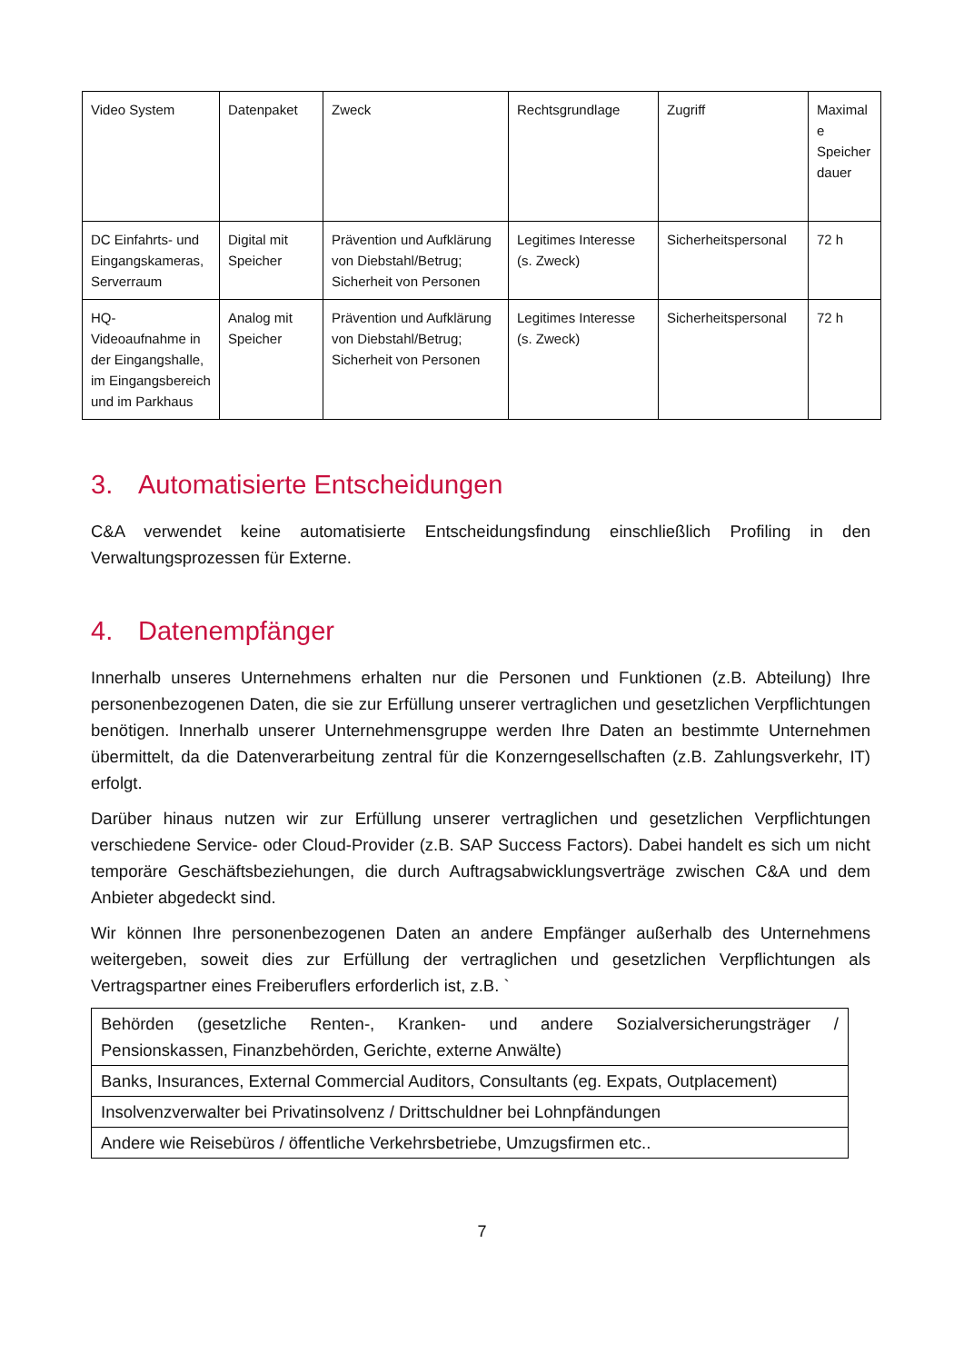| Video System | Datenpaket | Zweck | Rechtsgrundlage | Zugriff | Maximal e Speicher dauer |
| DC Einfahrts- und Eingangskameras, Serverraum | Digital mit Speicher | Prävention und Aufklärung von Diebstahl/Betrug; Sicherheit von Personen | Legitimes Interesse (s. Zweck) | Sicherheitspersonal | 72 h |
| HQ-Videoaufnahme in der Eingangshalle, im Eingangsbereich und im Parkhaus | Analog mit Speicher | Prävention und Aufklärung von Diebstahl/Betrug; Sicherheit von Personen | Legitimes Interesse (s. Zweck) | Sicherheitspersonal | 72 h |
3. Automatisierte Entscheidungen
C&A verwendet keine automatisierte Entscheidungsfindung einschließlich Profiling in den Verwaltungsprozessen für Externe.
4. Datenempfänger
Innerhalb unseres Unternehmens erhalten nur die Personen und Funktionen (z.B. Abteilung) Ihre personenbezogenen Daten, die sie zur Erfüllung unserer vertraglichen und gesetzlichen Verpflichtungen benötigen. Innerhalb unserer Unternehmensgruppe werden Ihre Daten an bestimmte Unternehmen übermittelt, da die Datenverarbeitung zentral für die Konzerngesellschaften (z.B. Zahlungsverkehr, IT) erfolgt.
Darüber hinaus nutzen wir zur Erfüllung unserer vertraglichen und gesetzlichen Verpflichtungen verschiedene Service- oder Cloud-Provider (z.B. SAP Success Factors). Dabei handelt es sich um nicht temporäre Geschäftsbeziehungen, die durch Auftragsabwicklungsverträge zwischen C&A und dem Anbieter abgedeckt sind.
Wir können Ihre personenbezogenen Daten an andere Empfänger außerhalb des Unternehmens weitergeben, soweit dies zur Erfüllung der vertraglichen und gesetzlichen Verpflichtungen als Vertragspartner eines Freiberuflers erforderlich ist, z.B. `
| Behörden (gesetzliche Renten-, Kranken- und andere Sozialversicherungsträger / Pensionskassen, Finanzbehörden, Gerichte, externe Anwälte) |
| Banks, Insurances, External Commercial Auditors, Consultants (eg. Expats, Outplacement) |
| Insolvenzverwalter bei Privatinsolvenz / Drittschuldner bei Lohnpfändungen |
| Andere wie Reisebüros / öffentliche Verkehrsbetriebe, Umzugsfirmen etc.. |
7